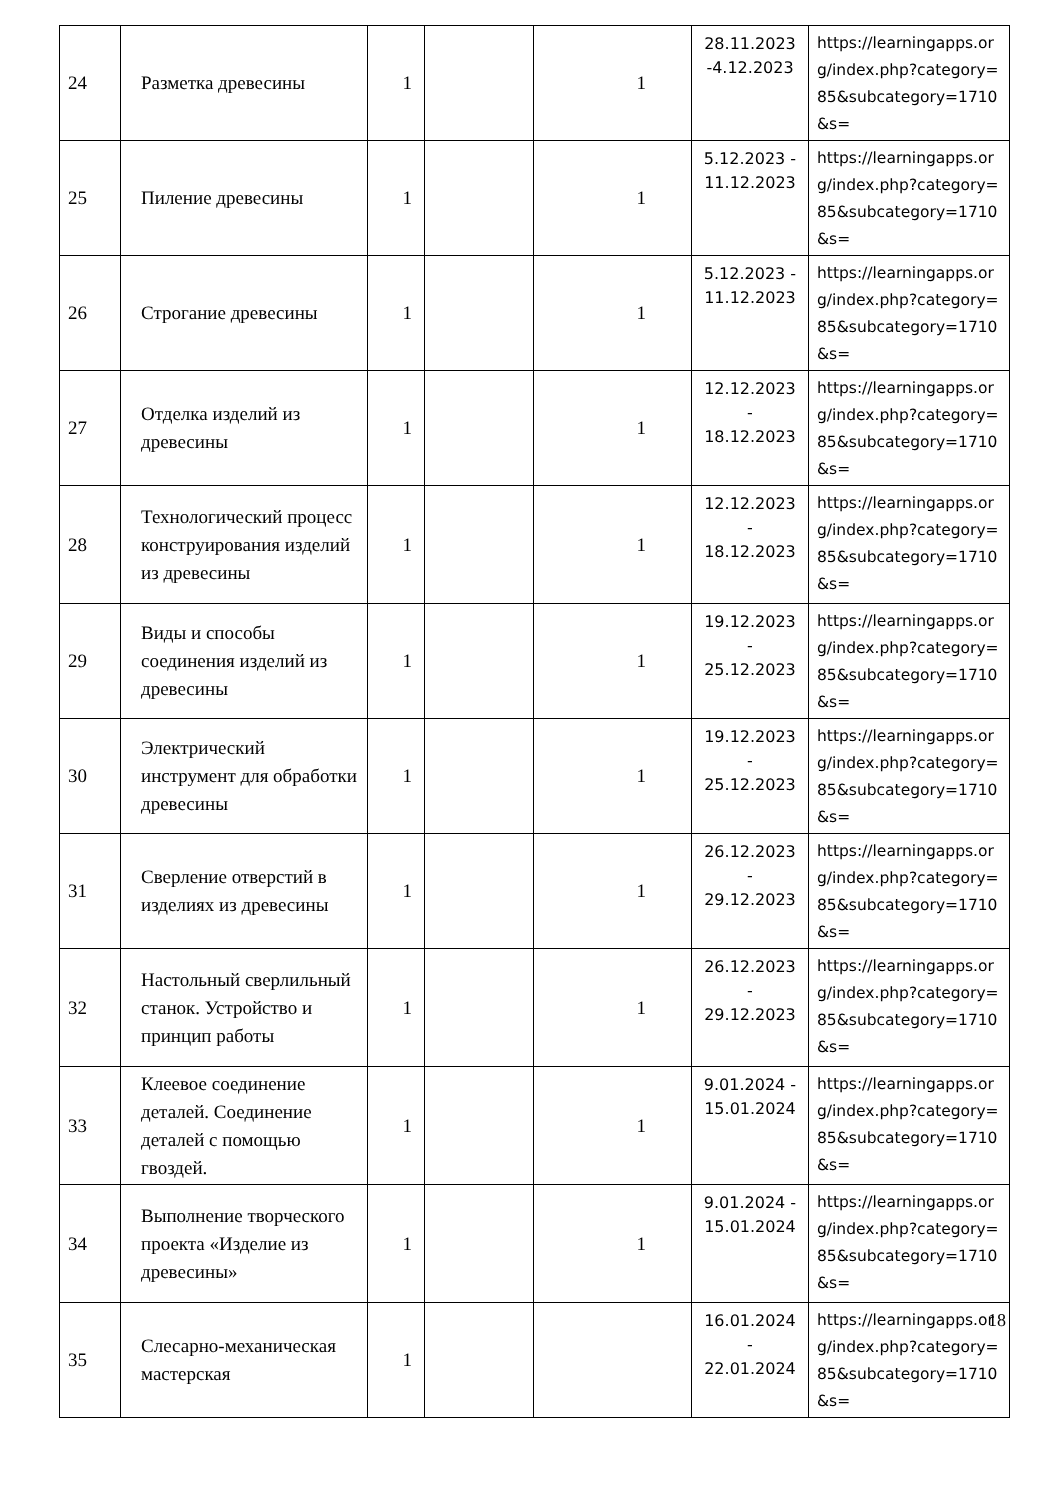| 24 | Разметка древесины | 1 | | 1 | 28.11.2023 -4.12.2023 | https://learningapps.org/index.php?category=85&subcategory=1710&s= |
| 25 | Пиление древесины | 1 | | 1 | 5.12.2023 - 11.12.2023 | https://learningapps.org/index.php?category=85&subcategory=1710&s= |
| 26 | Строгание древесины | 1 | | 1 | 5.12.2023 - 11.12.2023 | https://learningapps.org/index.php?category=85&subcategory=1710&s= |
| 27 | Отделка изделий из древесины | 1 | | 1 | 12.12.2023 - 18.12.2023 | https://learningapps.org/index.php?category=85&subcategory=1710&s= |
| 28 | Технологический процесс конструирования изделий из древесины | 1 | | 1 | 12.12.2023 - 18.12.2023 | https://learningapps.org/index.php?category=85&subcategory=1710&s= |
| 29 | Виды и способы соединения изделий из древесины | 1 | | 1 | 19.12.2023 - 25.12.2023 | https://learningapps.org/index.php?category=85&subcategory=1710&s= |
| 30 | Электрический инструмент для обработки древесины | 1 | | 1 | 19.12.2023 - 25.12.2023 | https://learningapps.org/index.php?category=85&subcategory=1710&s= |
| 31 | Сверление отверстий в изделиях из древесины | 1 | | 1 | 26.12.2023 - 29.12.2023 | https://learningapps.org/index.php?category=85&subcategory=1710&s= |
| 32 | Настольный сверлильный станок. Устройство и принцип работы | 1 | | 1 | 26.12.2023 - 29.12.2023 | https://learningapps.org/index.php?category=85&subcategory=1710&s= |
| 33 | Клеевое соединение деталей. Соединение деталей с помощью гвоздей. | 1 | | 1 | 9.01.2024 - 15.01.2024 | https://learningapps.org/index.php?category=85&subcategory=1710&s= |
| 34 | Выполнение творческого проекта «Изделие из древесины» | 1 | | 1 | 9.01.2024 - 15.01.2024 | https://learningapps.org/index.php?category=85&subcategory=1710&s= |
| 35 | Слесарно-механическая мастерская | 1 | | | 16.01.2024 - 22.01.2024 | https://learningapps.org/index.php?category=85&subcategory=1710&s= |
18